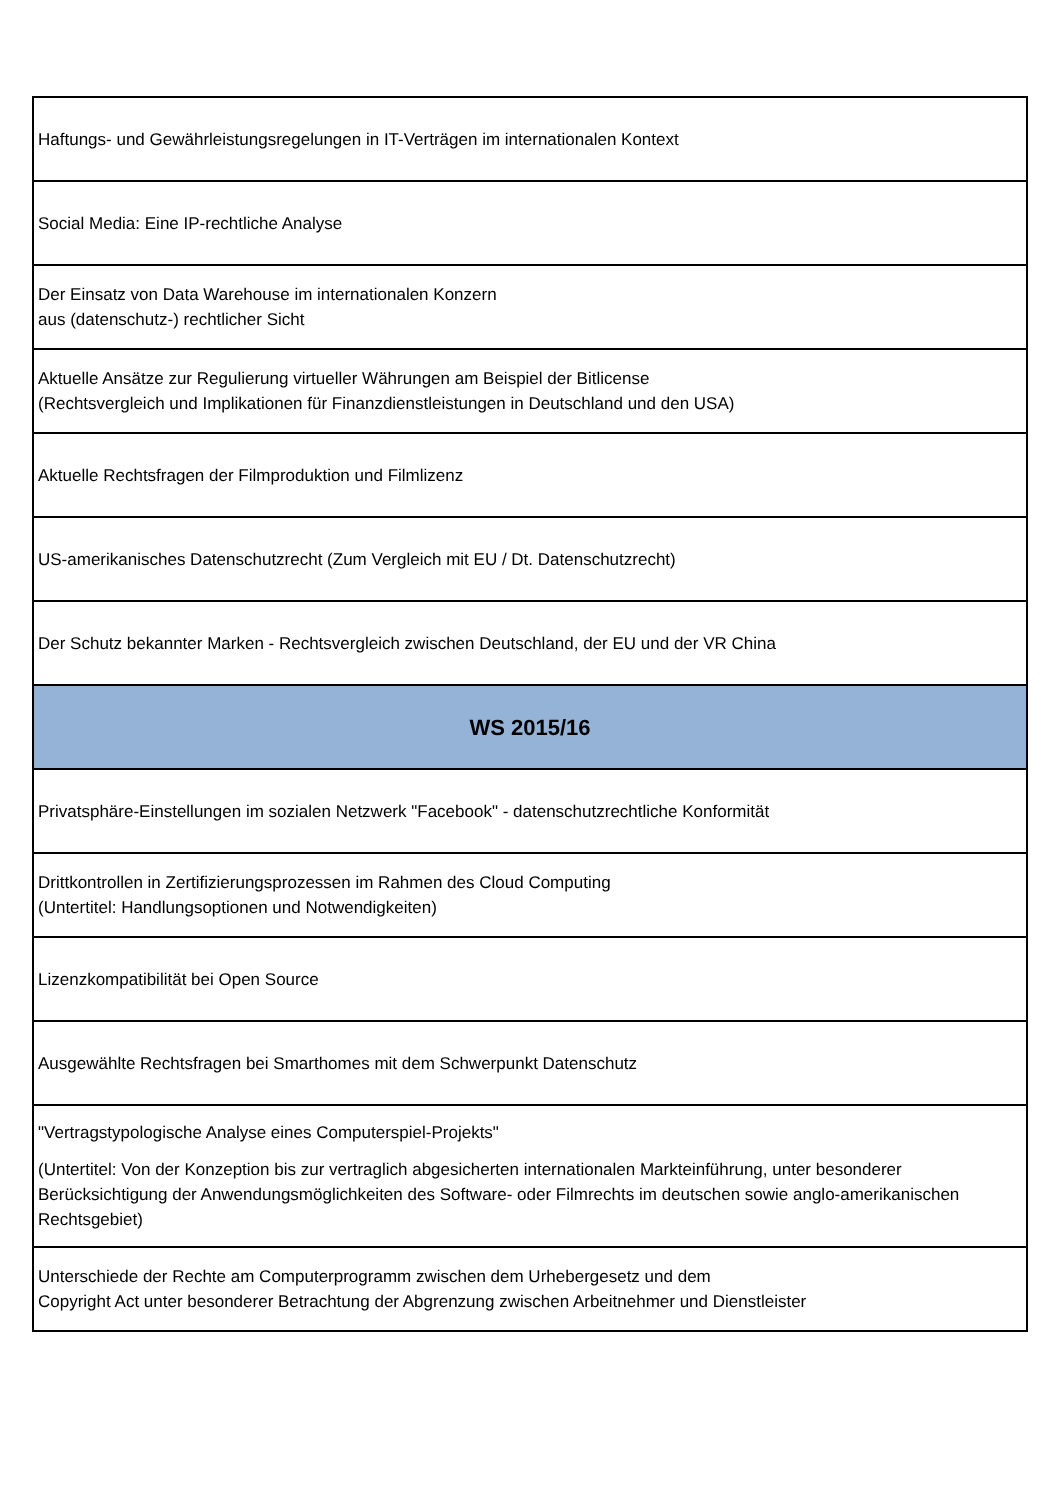| Haftungs- und Gewährleistungsregelungen in IT-Verträgen im internationalen Kontext |
| Social Media: Eine IP-rechtliche Analyse |
| Der Einsatz von Data Warehouse im internationalen Konzern aus (datenschutz-) rechtlicher Sicht |
| Aktuelle Ansätze zur Regulierung virtueller Währungen am Beispiel der Bitlicense (Rechtsvergleich und Implikationen für Finanzdienstleistungen in Deutschland und den USA) |
| Aktuelle Rechtsfragen der Filmproduktion und Filmlizenz |
| US-amerikanisches Datenschutzrecht (Zum Vergleich mit EU / Dt. Datenschutzrecht) |
| Der Schutz bekannter Marken - Rechtsvergleich zwischen Deutschland, der EU und der VR China |
| WS 2015/16 |
| Privatsphäre-Einstellungen im sozialen Netzwerk "Facebook" - datenschutzrechtliche Konformität |
| Drittkontrollen in Zertifizierungsprozessen im Rahmen des Cloud Computing (Untertitel: Handlungsoptionen und Notwendigkeiten) |
| Lizenzkompatibilität bei Open Source |
| Ausgewählte Rechtsfragen bei Smarthomes mit dem Schwerpunkt Datenschutz |
| "Vertragstypologische Analyse eines Computerspiel-Projekts" (Untertitel: Von der Konzeption bis zur vertraglich abgesicherten internationalen Markteinführung, unter besonderer Berücksichtigung der Anwendungsmöglichkeiten des Software- oder Filmrechts im deutschen sowie anglo-amerikanischen Rechtsgebiet) |
| Unterschiede der Rechte am Computerprogramm zwischen dem Urhebergesetz und dem Copyright Act unter besonderer Betrachtung der Abgrenzung zwischen Arbeitnehmer und Dienstleister |